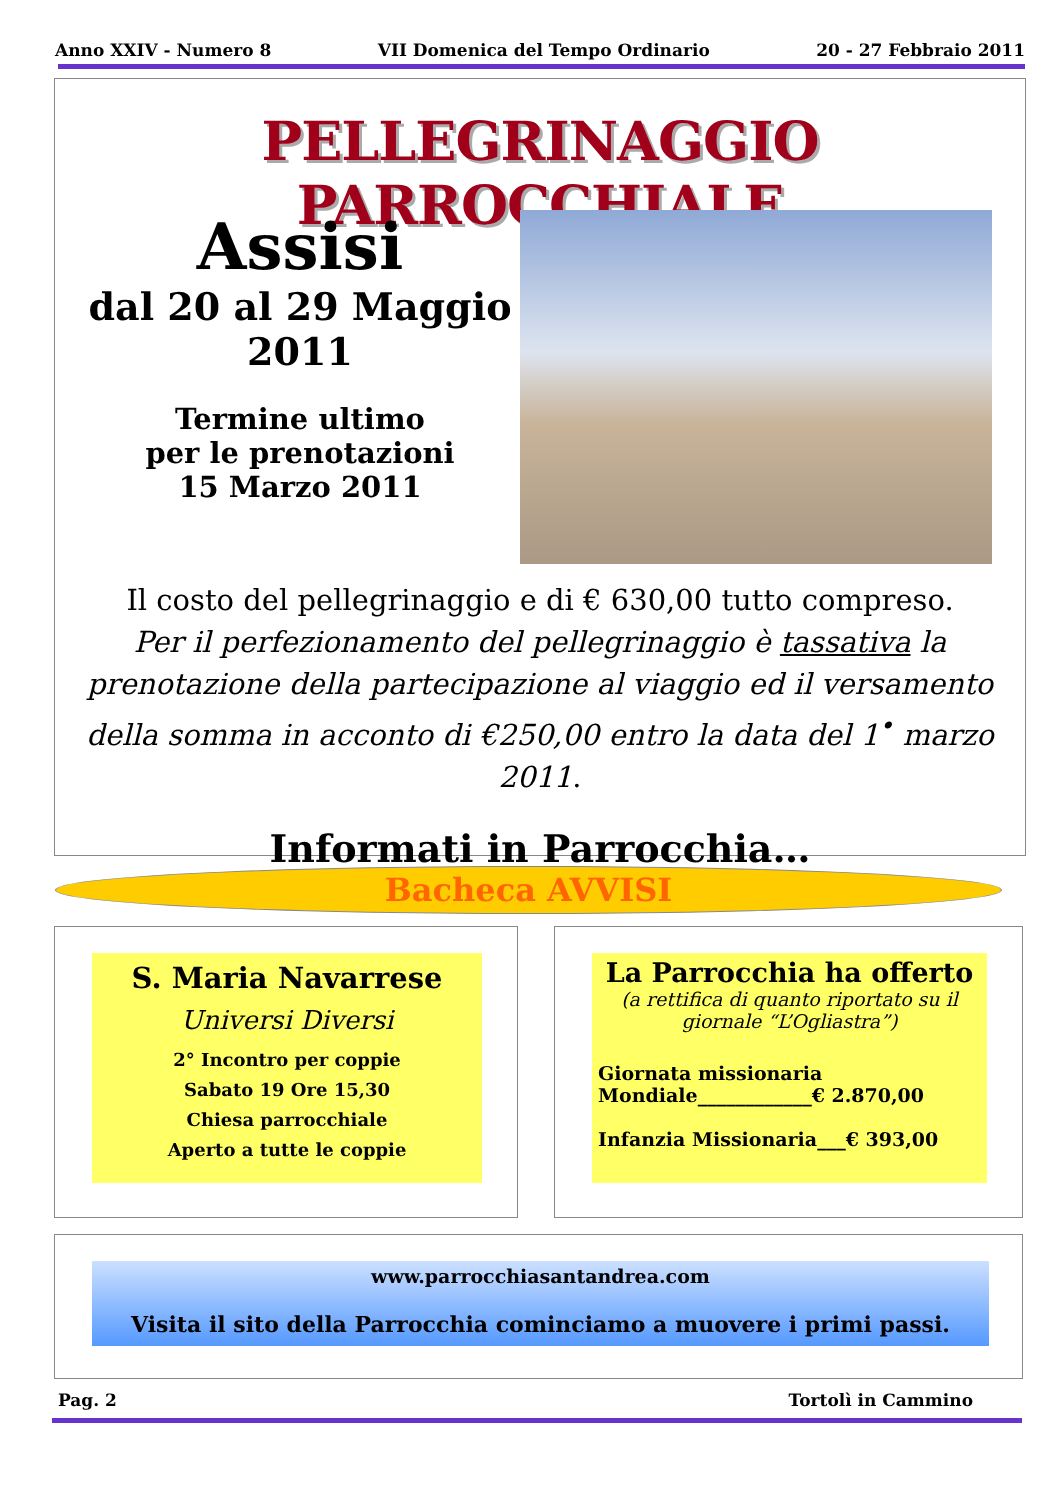Anno XXIV - Numero 8 VII Domenica del Tempo Ordinario 20 - 27 Febbraio 2011
PELLEGRINAGGIO PARROCCHIALE
Assisi
dal 20 al 29 Maggio 2011
Termine ultimo
per le prenotazioni
15 Marzo 2011
Il costo del pellegrinaggio e di € 630,00 tutto compreso.
Per il perfezionamento del pellegrinaggio è tassativa la prenotazione della partecipazione al viaggio ed il versamento della somma in acconto di €250,00 entro la data del 1<sup>•</sup> marzo 2011.
Informati in Parrocchia…
Bacheca AVVISI
S. Maria Navarrese
Universi Diversi
2° Incontro per coppie
Sabato 19 Ore 15,30
Chiesa parrocchiale
Aperto a tutte le coppie
La Parrocchia ha offerto
(a rettifica di quanto riportato su il giornale “L’Ogliastra”)
Giornata missionaria
Mondiale____________€ 2.870,00
Infanzia Missionaria___€ 393,00
www.parrocchiasantandrea.com
Visita il sito della Parrocchia cominciamo a muovere i primi passi.
Pag. 2 Tortolì in Cammino